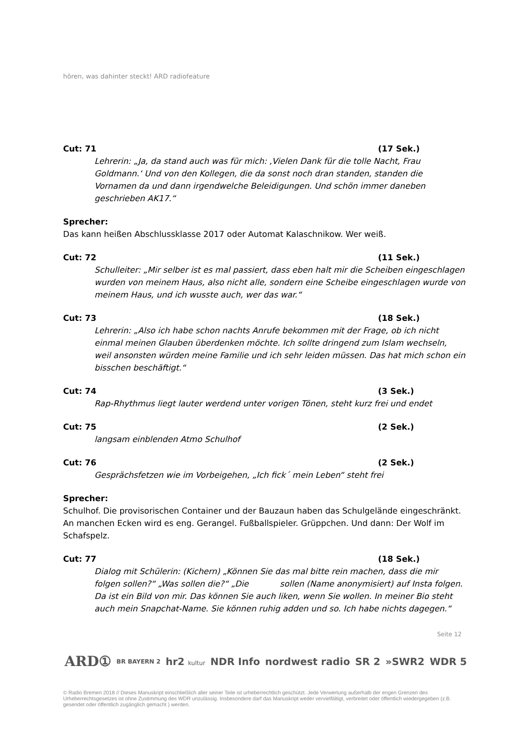hören, was dahinter steckt! ARD radiofeature
Cut: 71 (17 Sek.)
Lehrerin: „Ja, da stand auch was für mich: ‚Vielen Dank für die tolle Nacht, Frau Goldmann.‘ Und von den Kollegen, die da sonst noch dran standen, standen die Vornamen da und dann irgendwelche Beleidigungen. Und schön immer daneben geschrieben AK17.“
Sprecher:
Das kann heißen Abschlussklasse 2017 oder Automat Kalaschnikow. Wer weiß.
Cut: 72 (11 Sek.)
Schulleiter: „Mir selber ist es mal passiert, dass eben halt mir die Scheiben eingeschlagen wurden von meinem Haus, also nicht alle, sondern eine Scheibe eingeschlagen wurde von meinem Haus, und ich wusste auch, wer das war.“
Cut: 73 (18 Sek.)
Lehrerin: „Also ich habe schon nachts Anrufe bekommen mit der Frage, ob ich nicht einmal meinen Glauben überdenken möchte. Ich sollte dringend zum Islam wechseln, weil ansonsten würden meine Familie und ich sehr leiden müssen. Das hat mich schon ein bisschen beschäftigt.“
Cut: 74 (3 Sek.)
Rap-Rhythmus liegt lauter werdend unter vorigen Tönen, steht kurz frei und endet
Cut: 75 (2 Sek.)
langsam einblenden Atmo Schulhof
Cut: 76 (2 Sek.)
Gesprächsfetzen wie im Vorbeigehen, „Ich fick´ mein Leben“ steht frei
Sprecher:
Schulhof. Die provisorischen Container und der Bauzaun haben das Schulgelände eingeschränkt. An manchen Ecken wird es eng. Gerangel. Fußballspieler. Grüppchen. Und dann: Der Wolf im Schafspelz.
Cut: 77 (18 Sek.)
Dialog mit Schülerin: (Kichern) „Können Sie das mal bitte rein machen, dass die mir folgen sollen?“ „Was sollen die?“ „Die sollen (Name anonymisiert) auf Insta folgen. Da ist ein Bild von mir. Das können Sie auch liken, wenn Sie wollen. In meiner Bio steht auch mein Snapchat-Name. Sie können ruhig adden und so. Ich habe nichts dagegen.“
Seite 12
ARD① BR BAYERN 2 hr2 kultur NDR Info nordwest radio SR 2 »SWR2 WDR 5
© Radio Bremen 2018 // Dieses Manuskript einschließlich aller seiner Teile ist urheberrechtlich geschützt. Jede Verwertung außerhalb der engen Grenzen des Urheberrechtsgesetzes ist ohne Zustimmung des WDR unzulässig. Insbesondere darf das Manuskript weder vervielfältigt, verbreitet oder öffentlich wiedergegeben (z.B. gesendet oder öffentlich zugänglich gemacht ) werden.